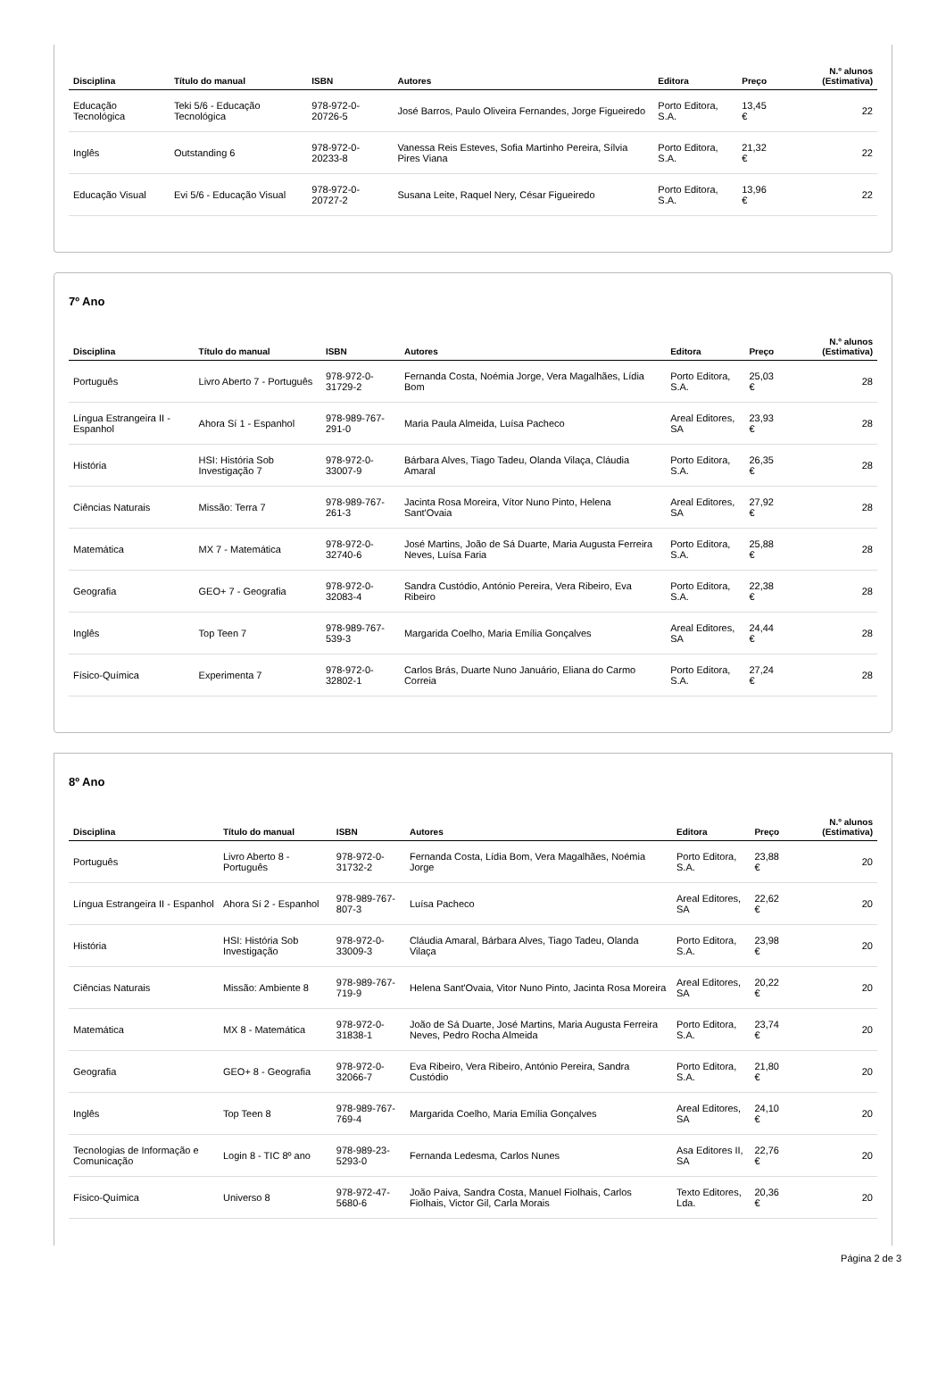| Disciplina | Título do manual | ISBN | Autores | Editora | Preço | N.º alunos (Estimativa) |
| --- | --- | --- | --- | --- | --- | --- |
| Educação Tecnológica | Teki 5/6 - Educação Tecnológica | 978-972-0-20726-5 | José Barros, Paulo Oliveira Fernandes, Jorge Figueiredo | Porto Editora, S.A. | 13,45 € | 22 |
| Inglês | Outstanding 6 | 978-972-0-20233-8 | Vanessa Reis Esteves, Sofia Martinho Pereira, Sílvia Pires Viana | Porto Editora, S.A. | 21,32 € | 22 |
| Educação Visual | Evi 5/6 - Educação Visual | 978-972-0-20727-2 | Susana Leite, Raquel Nery, César Figueiredo | Porto Editora, S.A. | 13,96 € | 22 |
7º Ano
| Disciplina | Título do manual | ISBN | Autores | Editora | Preço | N.º alunos (Estimativa) |
| --- | --- | --- | --- | --- | --- | --- |
| Português | Livro Aberto 7 - Português | 978-972-0-31729-2 | Fernanda Costa, Noémia Jorge, Vera Magalhães, Lídia Bom | Porto Editora, S.A. | 25,03 € | 28 |
| Língua Estrangeira II - Espanhol | Ahora Sí 1 - Espanhol | 978-989-767-291-0 | Maria Paula Almeida, Luísa Pacheco | Areal Editores, SA | 23,93 € | 28 |
| História | HSI: História Sob Investigação 7 | 978-972-0-33007-9 | Bárbara Alves, Tiago Tadeu, Olanda Vilaça, Cláudia Amaral | Porto Editora, S.A. | 26,35 € | 28 |
| Ciências Naturais | Missão: Terra 7 | 978-989-767-261-3 | Jacinta Rosa Moreira, Vítor Nuno Pinto, Helena Sant'Ovaia | Areal Editores, SA | 27,92 € | 28 |
| Matemática | MX 7 - Matemática | 978-972-0-32740-6 | José Martins, João de Sá Duarte, Maria Augusta Ferreira Neves, Luísa Faria | Porto Editora, S.A. | 25,88 € | 28 |
| Geografia | GEO+ 7 - Geografia | 978-972-0-32083-4 | Sandra Custódio, António Pereira, Vera Ribeiro, Eva Ribeiro | Porto Editora, S.A. | 22,38 € | 28 |
| Inglês | Top Teen 7 | 978-989-767-539-3 | Margarida Coelho, Maria Emília Gonçalves | Areal Editores, SA | 24,44 € | 28 |
| Físico-Química | Experimenta 7 | 978-972-0-32802-1 | Carlos Brás, Duarte Nuno Januário, Eliana do Carmo Correia | Porto Editora, S.A. | 27,24 € | 28 |
8º Ano
| Disciplina | Título do manual | ISBN | Autores | Editora | Preço | N.º alunos (Estimativa) |
| --- | --- | --- | --- | --- | --- | --- |
| Português | Livro Aberto 8 - Português | 978-972-0-31732-2 | Fernanda Costa, Lídia Bom, Vera Magalhães, Noémia Jorge | Porto Editora, S.A. | 23,88 € | 20 |
| Língua Estrangeira II - Espanhol | Ahora Sí 2 - Espanhol | 978-989-767-807-3 | Luísa Pacheco | Areal Editores, SA | 22,62 € | 20 |
| História | HSI: História Sob Investigação | 978-972-0-33009-3 | Cláudia Amaral, Bárbara Alves, Tiago Tadeu, Olanda Vilaça | Porto Editora, S.A. | 23,98 € | 20 |
| Ciências Naturais | Missão: Ambiente 8 | 978-989-767-719-9 | Helena Sant'Ovaia, Vitor Nuno Pinto, Jacinta Rosa Moreira | Areal Editores, SA | 20,22 € | 20 |
| Matemática | MX 8 - Matemática | 978-972-0-31838-1 | João de Sá Duarte, José Martins, Maria Augusta Ferreira Neves, Pedro Rocha Almeida | Porto Editora, S.A. | 23,74 € | 20 |
| Geografia | GEO+ 8 - Geografia | 978-972-0-32066-7 | Eva Ribeiro, Vera Ribeiro, António Pereira, Sandra Custódio | Porto Editora, S.A. | 21,80 € | 20 |
| Inglês | Top Teen 8 | 978-989-767-769-4 | Margarida Coelho, Maria Emília Gonçalves | Areal Editores, SA | 24,10 € | 20 |
| Tecnologias de Informação e Comunicação | Login 8 - TIC 8º ano | 978-989-23-5293-0 | Fernanda Ledesma, Carlos Nunes | Asa Editores II, SA | 22,76 € | 20 |
| Físico-Química | Universo 8 | 978-972-47-5680-6 | João Paiva, Sandra Costa, Manuel Fiolhais, Carlos Fiolhais, Victor Gil, Carla Morais | Texto Editores, Lda. | 20,36 € | 20 |
Página 2 de 3